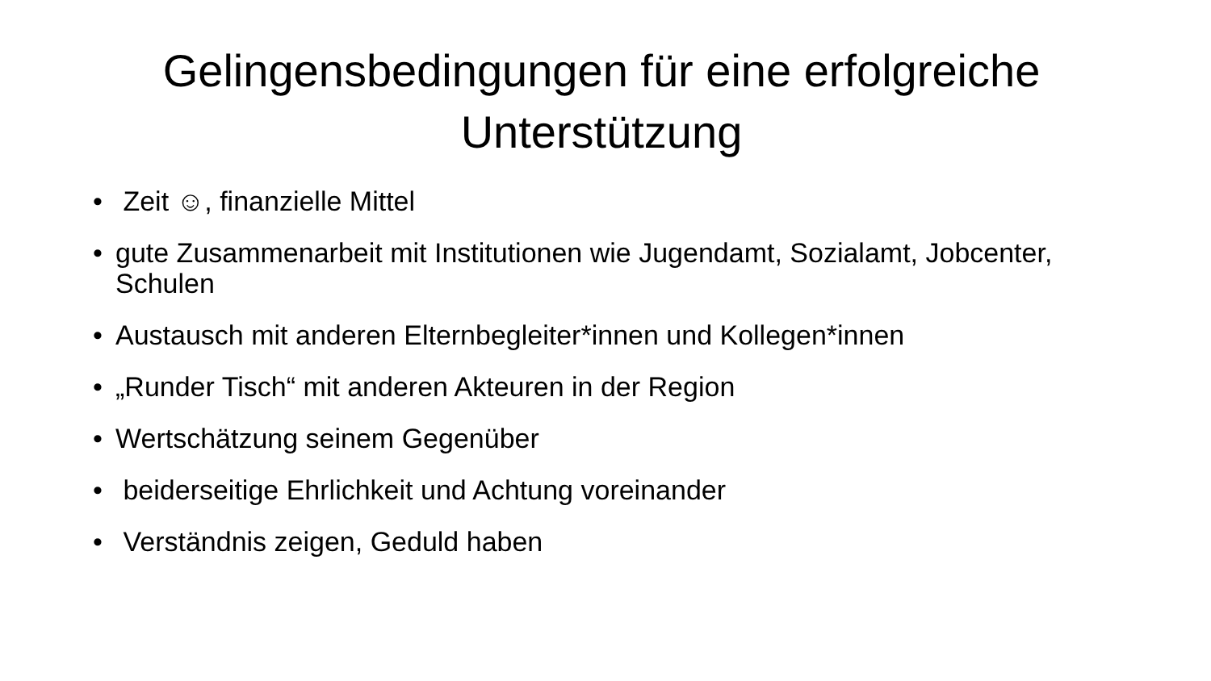Gelingensbedingungen für eine erfolgreiche
Unterstützung
• Zeit ☺, finanzielle Mittel
• gute Zusammenarbeit mit Institutionen wie Jugendamt, Sozialamt, Jobcenter, Schulen
• Austausch mit anderen Elternbegleiter*innen und Kollegen*innen
• „Runder Tisch“ mit anderen Akteuren in der Region
• Wertschätzung seinem Gegenüber
• beiderseitige Ehrlichkeit und Achtung voreinander
• Verständnis zeigen, Geduld haben